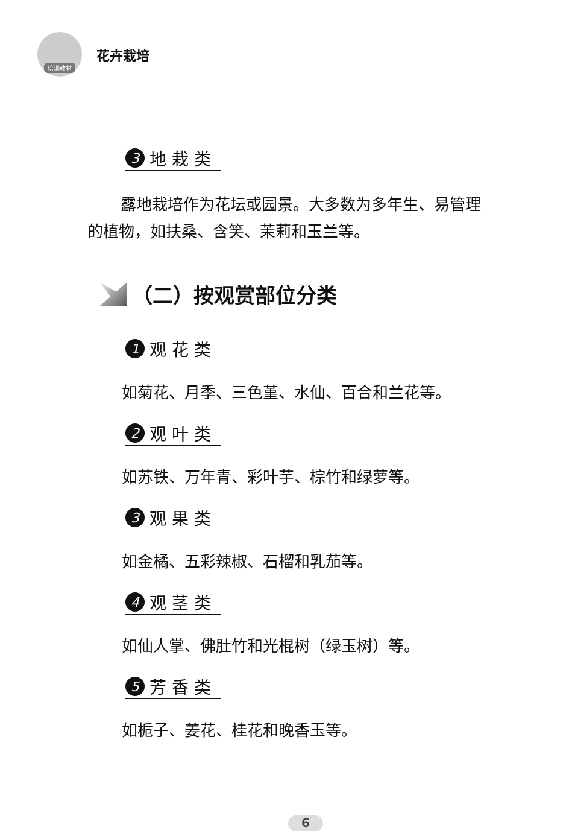培训教材
花卉栽培
3 地 栽 类
露地栽培作为花坛或园景。大多数为多年生、易管理
的植物，如扶桑、含笑、茉莉和玉兰等。
（二）按观赏部位分类
1 观 花 类
如菊花、月季、三色堇、水仙、百合和兰花等。
2 观 叶 类
如苏铁、万年青、彩叶芋、棕竹和绿萝等。
3 观 果 类
如金橘、五彩辣椒、石榴和乳茄等。
4 观 茎 类
如仙人掌、佛肚竹和光棍树（绿玉树）等。
5 芳 香 类
如栀子、姜花、桂花和晚香玉等。
6